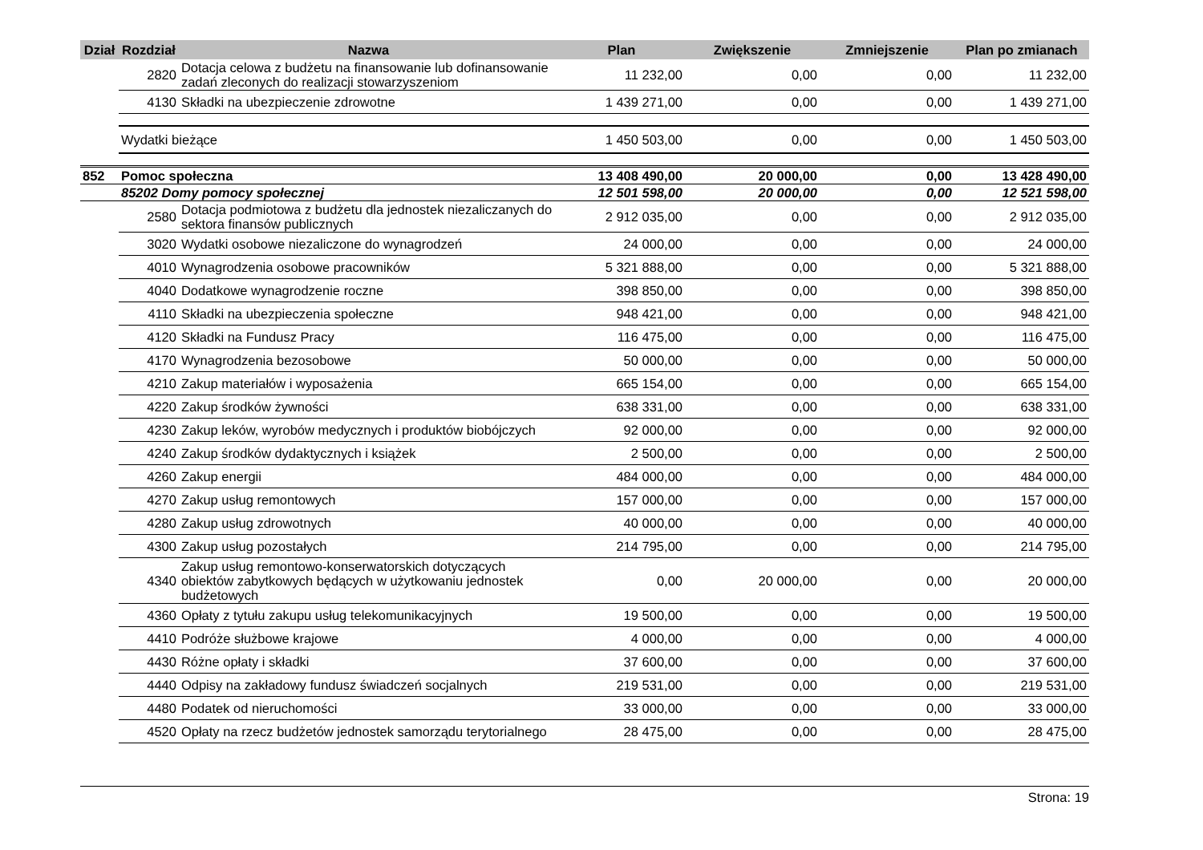| Dział | Rozdział | Nazwa | Plan | Zwiększenie | Zmniejszenie | Plan po zmianach |
| --- | --- | --- | --- | --- | --- | --- |
| | 2820 | Dotacja celowa z budżetu na finansowanie lub dofinansowanie zadań zleconych do realizacji stowarzyszeniom | 11 232,00 | 0,00 | 0,00 | 11 232,00 |
| | 4130 | Składki na ubezpieczenie zdrowotne | 1 439 271,00 | 0,00 | 0,00 | 1 439 271,00 |
| | Wydatki bieżące | | 1 450 503,00 | 0,00 | 0,00 | 1 450 503,00 |
| 852 | Pomoc społeczna | | 13 408 490,00 | 20 000,00 | 0,00 | 13 428 490,00 |
| | 85202 Domy pomocy społecznej | | 12 501 598,00 | 20 000,00 | 0,00 | 12 521 598,00 |
| | 2580 | Dotacja podmiotowa z budżetu dla jednostek niezaliczanych do sektora finansów publicznych | 2 912 035,00 | 0,00 | 0,00 | 2 912 035,00 |
| | 3020 | Wydatki osobowe niezaliczone do wynagrodzeń | 24 000,00 | 0,00 | 0,00 | 24 000,00 |
| | 4010 | Wynagrodzenia osobowe pracowników | 5 321 888,00 | 0,00 | 0,00 | 5 321 888,00 |
| | 4040 | Dodatkowe wynagrodzenie roczne | 398 850,00 | 0,00 | 0,00 | 398 850,00 |
| | 4110 | Składki na ubezpieczenia społeczne | 948 421,00 | 0,00 | 0,00 | 948 421,00 |
| | 4120 | Składki na Fundusz Pracy | 116 475,00 | 0,00 | 0,00 | 116 475,00 |
| | 4170 | Wynagrodzenia bezosobowe | 50 000,00 | 0,00 | 0,00 | 50 000,00 |
| | 4210 | Zakup materiałów i wyposażenia | 665 154,00 | 0,00 | 0,00 | 665 154,00 |
| | 4220 | Zakup środków żywności | 638 331,00 | 0,00 | 0,00 | 638 331,00 |
| | 4230 | Zakup leków, wyrobów medycznych i produktów biobójczych | 92 000,00 | 0,00 | 0,00 | 92 000,00 |
| | 4240 | Zakup środków dydaktycznych i książek | 2 500,00 | 0,00 | 0,00 | 2 500,00 |
| | 4260 | Zakup energii | 484 000,00 | 0,00 | 0,00 | 484 000,00 |
| | 4270 | Zakup usług remontowych | 157 000,00 | 0,00 | 0,00 | 157 000,00 |
| | 4280 | Zakup usług zdrowotnych | 40 000,00 | 0,00 | 0,00 | 40 000,00 |
| | 4300 | Zakup usług pozostałych | 214 795,00 | 0,00 | 0,00 | 214 795,00 |
| | 4340 | Zakup usług remontowo-konserwatorskich dotyczących obiektów zabytkowych będących w użytkowaniu jednostek budżetowych | 0,00 | 20 000,00 | 0,00 | 20 000,00 |
| | 4360 | Opłaty z tytułu zakupu usług telekomunikacyjnych | 19 500,00 | 0,00 | 0,00 | 19 500,00 |
| | 4410 | Podróże służbowe krajowe | 4 000,00 | 0,00 | 0,00 | 4 000,00 |
| | 4430 | Różne opłaty i składki | 37 600,00 | 0,00 | 0,00 | 37 600,00 |
| | 4440 | Odpisy na zakładowy fundusz świadczeń socjalnych | 219 531,00 | 0,00 | 0,00 | 219 531,00 |
| | 4480 | Podatek od nieruchomości | 33 000,00 | 0,00 | 0,00 | 33 000,00 |
| | 4520 | Opłaty na rzecz budżetów jednostek samorządu terytorialnego | 28 475,00 | 0,00 | 0,00 | 28 475,00 |
Strona: 19